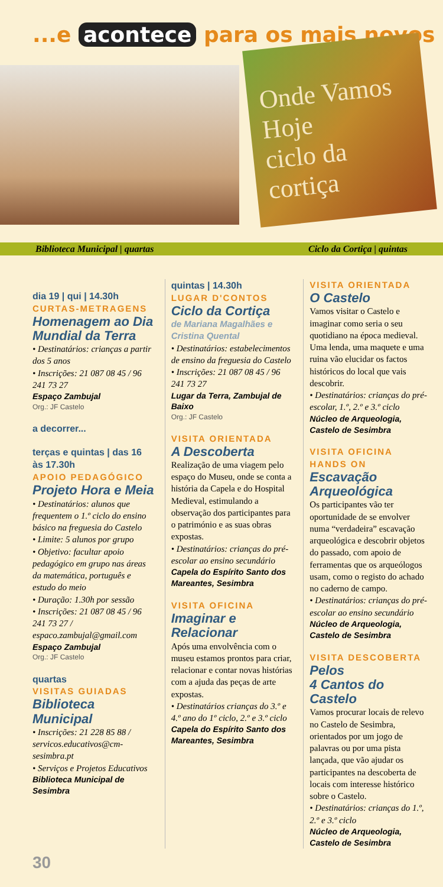...e acontece para os mais novos
Onde Vamos Hoje
ciclo da cortiça
Biblioteca Municipal | quartas Ciclo da Cortiça | quintas
dia 19 | qui | 14.30h
CURTAS-METRAGENS
Homenagem ao Dia Mundial da Terra
• Destinatários: crianças a partir dos 5 anos
• Inscrições: 21 087 08 45 / 96 241 73 27
Espaço Zambujal
Org.: JF Castelo
a decorrer...
terças e quintas | das 16 às 17.30h
APOIO PEDAGÓGICO
Projeto Hora e Meia
• Destinatários: alunos que frequentem o 1.º ciclo do ensino básico na freguesia do Castelo
• Limite: 5 alunos por grupo
• Objetivo: facultar apoio pedagógico em grupo nas áreas da matemática, português e estudo do meio
• Duração: 1.30h por sessão
• Inscrições: 21 087 08 45 / 96 241 73 27 / espaco.zambujal@gmail.com
Espaço Zambujal
Org.: JF Castelo
quartas
VISITAS GUIADAS
Biblioteca Municipal
• Inscrições: 21 228 85 88 / servicos.educativos@cm-sesimbra.pt
• Serviços e Projetos Educativos
Biblioteca Municipal de Sesimbra
quintas | 14.30h
LUGAR D'CONTOS
Ciclo da Cortiça
de Mariana Magalhães e Cristina Quental
• Destinatários: estabelecimentos de ensino da freguesia do Castelo
• Inscrições: 21 087 08 45 / 96 241 73 27
Lugar da Terra, Zambujal de Baixo
Org.: JF Castelo
VISITA ORIENTADA
A Descoberta
Realização de uma viagem pelo espaço do Museu, onde se conta a história da Capela e do Hospital Medieval, estimulando a observação dos participantes para o património e as suas obras expostas.
• Destinatários: crianças do pré-escolar ao ensino secundário
Capela do Espírito Santo dos Mareantes, Sesimbra
VISITA OFICINA
Imaginar e Relacionar
Após uma envolvência com o museu estamos prontos para criar, relacionar e contar novas histórias com a ajuda das peças de arte expostas.
• Destinatários crianças do 3.º e 4.º ano do 1º ciclo, 2.º e 3.º ciclo
Capela do Espírito Santo dos Mareantes, Sesimbra
VISITA ORIENTADA
O Castelo
Vamos visitar o Castelo e imaginar como seria o seu quotidiano na época medieval. Uma lenda, uma maquete e uma ruina vão elucidar os factos históricos do local que vais descobrir.
• Destinatários: crianças do pré-escolar, 1.º, 2.º e 3.º ciclo
Núcleo de Arqueologia, Castelo de Sesimbra
VISITA OFICINA HANDS ON
Escavação Arqueológica
Os participantes vão ter oportunidade de se envolver numa “verdadeira” escavação arqueológica e descobrir objetos do passado, com apoio de ferramentas que os arqueólogos usam, como o registo do achado no caderno de campo.
• Destinatários: crianças do pré-escolar ao ensino secundário
Núcleo de Arqueologia, Castelo de Sesimbra
VISITA DESCOBERTA
Pelos
4 Cantos do Castelo
Vamos procurar locais de relevo no Castelo de Sesimbra, orientados por um jogo de palavras ou por uma pista lançada, que vão ajudar os participantes na descoberta de locais com interesse histórico sobre o Castelo.
• Destinatários: crianças do 1.º, 2.º e 3.º ciclo
Núcleo de Arqueologia, Castelo de Sesimbra
30